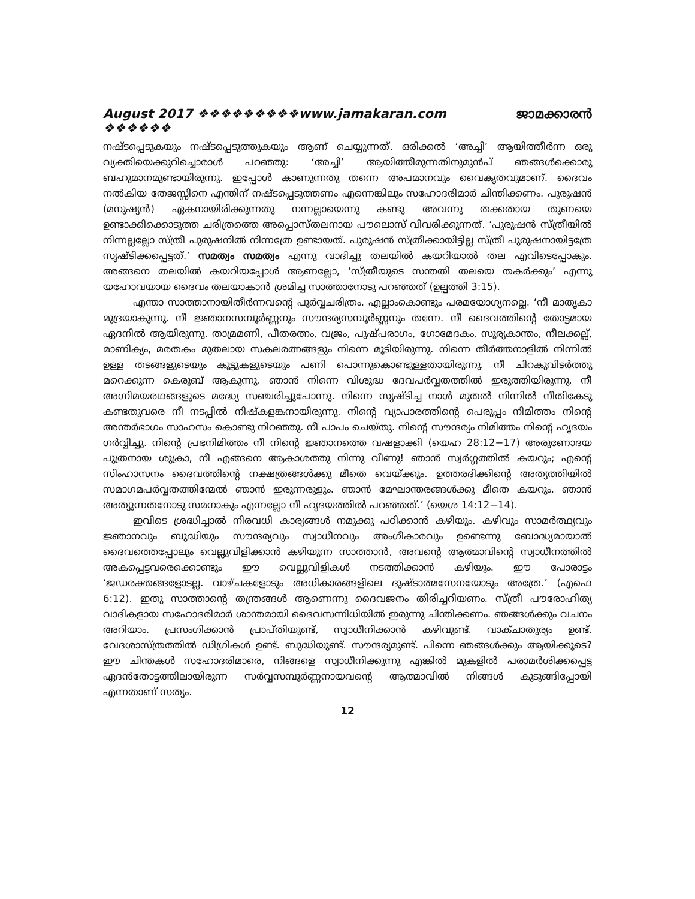August 2017 ❖❖❖❖❖❖❖❖❖www.jamakaran.com ❖❖❖❖❖❖ ജാമക്കാരൻ
നഷ്ടപ്പെടുകയും നഷ്ടപ്പെടുത്തുകയും ആണ് ചെയ്യുന്നത്. ഒരിക്കൽ ‘അച്ചി’ ആയിത്തീർന്ന ഒരു വ്യക്തിയെക്കുറിച്ചൊരാൾ പറഞ്ഞു: ‘അച്ചി’ ആയിത്തീരുന്നതിനുമുൻപ് ഞങ്ങൾക്കൊരു ബഹുമാനമുണ്ടായിരുന്നു. ഇപ്പോൾ കാണുന്നതു തന്നെ അപമാനവും വൈകൃതവുമാണ്. ദൈവം നൽകിയ തേജസ്സിനെ എന്തിന് നഷ്ടപ്പെടുത്തണം എന്നെങ്കിലും സഹോദരിമാർ ചിന്തിക്കണം. പുരുഷൻ (മനുഷ്യൻ) ഏകനായിരിക്കുന്നതു നന്നല്ലായെന്നു കണ്ടു അവന്നു തക്കതായ തുണയെ ഉണ്ടാക്കിക്കൊടുത്ത ചരിത്രത്തെ അപ്പൊസ്തലനായ പൗലൊസ് വിവരിക്കുന്നത്. ‘പുരുഷൻ സ്ത്രീയിൽ നിന്നല്ലല്ലോ സ്ത്രീ പുരുഷനിൽ നിന്നത്രേ ഉണ്ടായത്. പുരുഷൻ സ്ത്രീക്കായിട്ടില്ല സ്ത്രീ പുരുഷനായിട്ടത്രേ സൃഷ്ടിക്കപ്പെട്ടത്.’ സമത്വം സമത്വം എന്നു വാദിച്ചു തലയിൽ കയറിയാൽ തല എവിടെപ്പോകും. അങ്ങനെ തലയിൽ കയറിയപ്പോൾ ആണല്ലോ, ‘സ്ത്രീയുടെ സന്തതി തലയെ തകർക്കും’ എന്നു യഹോവയായ ദൈവം തലയാകാൻ ശ്രമിച്ച സാത്താനോടു പറഞ്ഞത് (ഉല്പത്തി 3:15).
എന്താ സാത്താനായിതീർന്നവന്റെ പൂർവ്വചരിത്രം. എല്ലാംകൊണ്ടും പരമയോഗ്യനല്ലെ. ‘നീ മാതൃകാ മുദ്രയാകുന്നു. നീ ജ്ഞാനസമ്പൂർണ്ണനും സൗന്ദര്യസമ്പൂർണ്ണനും തന്നേ. നീ ദൈവത്തിന്റെ തോട്ടമായ ഏദനിൽ ആയിരുന്നു. താമ്രമണി, പീതരത്നം, വജ്രം, പുഷ്പരാഗം, ഗോമേദകം, സൂര്യകാന്തം, നീലക്കല്ല്, മാണിക്യം, മരതകം മുതലായ സകലരത്നങ്ങളും നിന്നെ മൂടിയിരുന്നു. നിന്നെ തീർത്തനാളിൽ നിന്നിൽ ഉള്ള തടങ്ങളുടെയും കൂട്ടുകളുടെയും പണി പൊന്നുകൊണ്ടുള്ളതായിരുന്നു. നീ ചിറകുവിടർത്തു മറെക്കുന്ന കെരൂബ് ആകുന്നു. ഞാൻ നിന്നെ വിശുദ്ധ ദേവപർവ്വതത്തിൽ ഇരുത്തിയിരുന്നു. നീ അഗ്നിമയരഥങ്ങളുടെ മദ്ധ്യേ സഞ്ചരിച്ചുപോന്നു. നിന്നെ സൃഷ്ടിച്ച നാൾ മുതൽ നിന്നിൽ നീതികേടു കണ്ടതുവരെ നീ നടപ്പിൽ നിഷ്കളങ്കനായിരുന്നു. നിന്റെ വ്യാപാരത്തിന്റെ പെരുപ്പം നിമിത്തം നിന്റെ അന്തർഭാഗം സാഹസം കൊണ്ടു നിറഞ്ഞു. നീ പാപം ചെയ്തു. നിന്റെ സൗന്ദര്യം നിമിത്തം നിന്റെ ഹൃദയം ഗർവ്വിച്ചു. നിന്റെ പ്രഭനിമിത്തം നീ നിന്റെ ജ്ഞാനത്തെ വഷളാക്കി (യെഹ 28:12−17) അരുണോദയ പുത്രനായ ശുക്രാ, നീ എങ്ങനെ ആകാശത്തു നിന്നു വീണു! ഞാൻ സ്വർഗ്ഗത്തിൽ കയറും; എന്റെ സിംഹാസനം ദൈവത്തിന്റെ നക്ഷത്രങ്ങൾക്കു മീതെ വെയ്ക്കും. ഉത്തരദിക്കിന്റെ അത്യത്തിയിൽ സമാഗമപർവ്വതത്തിന്മേൽ ഞാൻ ഇരുന്നരുളും. ഞാൻ മേഘാന്തരങ്ങൾക്കു മീതെ കയറും. ഞാൻ അത്യുന്നതനോടു സമനാകും എന്നല്ലോ നീ ഹൃദയത്തിൽ പറഞ്ഞത്.’ (യെശ 14:12−14).
ഇവിടെ ശ്രദ്ധിച്ചാൽ നിരവധി കാര്യങ്ങൾ നമുക്കു പഠിക്കാൻ കഴിയും. കഴിവും സാമർത്ഥ്യവും ജ്ഞാനവും ബുദ്ധിയും സൗന്ദര്യവും സ്വാധീനവും അംഗീകാരവും ഉണ്ടെന്നു ബോദ്ധ്യമായാൽ ദൈവത്തെപ്പോലും വെല്ലുവിളിക്കാൻ കഴിയുന്ന സാത്താൻ, അവന്റെ ആത്മാവിന്റെ സ്വാധീനത്തിൽ അകപ്പെട്ടവരെക്കൊണ്ടും ഈ വെല്ലുവിളികൾ നടത്തിക്കാൻ കഴിയും. ഈ പോരാട്ടം ‘ജഡരക്തങ്ങളോടല്ല. വാഴ്ചകളോടും അധികാരങ്ങളിലെ ദുഷ്ടാത്മസേനയോടും അത്രേ.’ (എഫെ 6:12). ഇതു സാത്താന്റെ തന്ത്രങ്ങൾ ആണെന്നു ദൈവജനം തിരിച്ചറിയണം. സ്ത്രീ പൗരോഹിത്യ വാദികളായ സഹോദരിമാർ ശാന്തമായി ദൈവസന്നിധിയിൽ ഇരുന്നു ചിന്തിക്കണം. ഞങ്ങൾക്കും വചനം അറിയാം. പ്രസംഗിക്കാൻ പ്രാപ്തിയുണ്ട്, സ്വാധീനിക്കാൻ കഴിവുണ്ട്. വാക്ചാതുര്യം ഉണ്ട്. വേദശാസ്ത്രത്തിൽ ഡിഗ്രികൾ ഉണ്ട്. ബുദ്ധിയുണ്ട്. സൗന്ദര്യമുണ്ട്. പിന്നെ ഞങ്ങൾക്കും ആയിക്കൂടെ? ഈ ചിന്തകൾ സഹോദരിമാരെ, നിങ്ങളെ സ്വാധീനിക്കുന്നു എങ്കിൽ മുകളിൽ പരാമർശിക്കപ്പെട്ട ഏദൻതോട്ടത്തിലായിരുന്ന സർവ്വസമ്പൂർണ്ണനായവന്റെ ആത്മാവിൽ നിങ്ങൾ കുടുങ്ങിപ്പോയി എന്നതാണ് സത്യം.
12